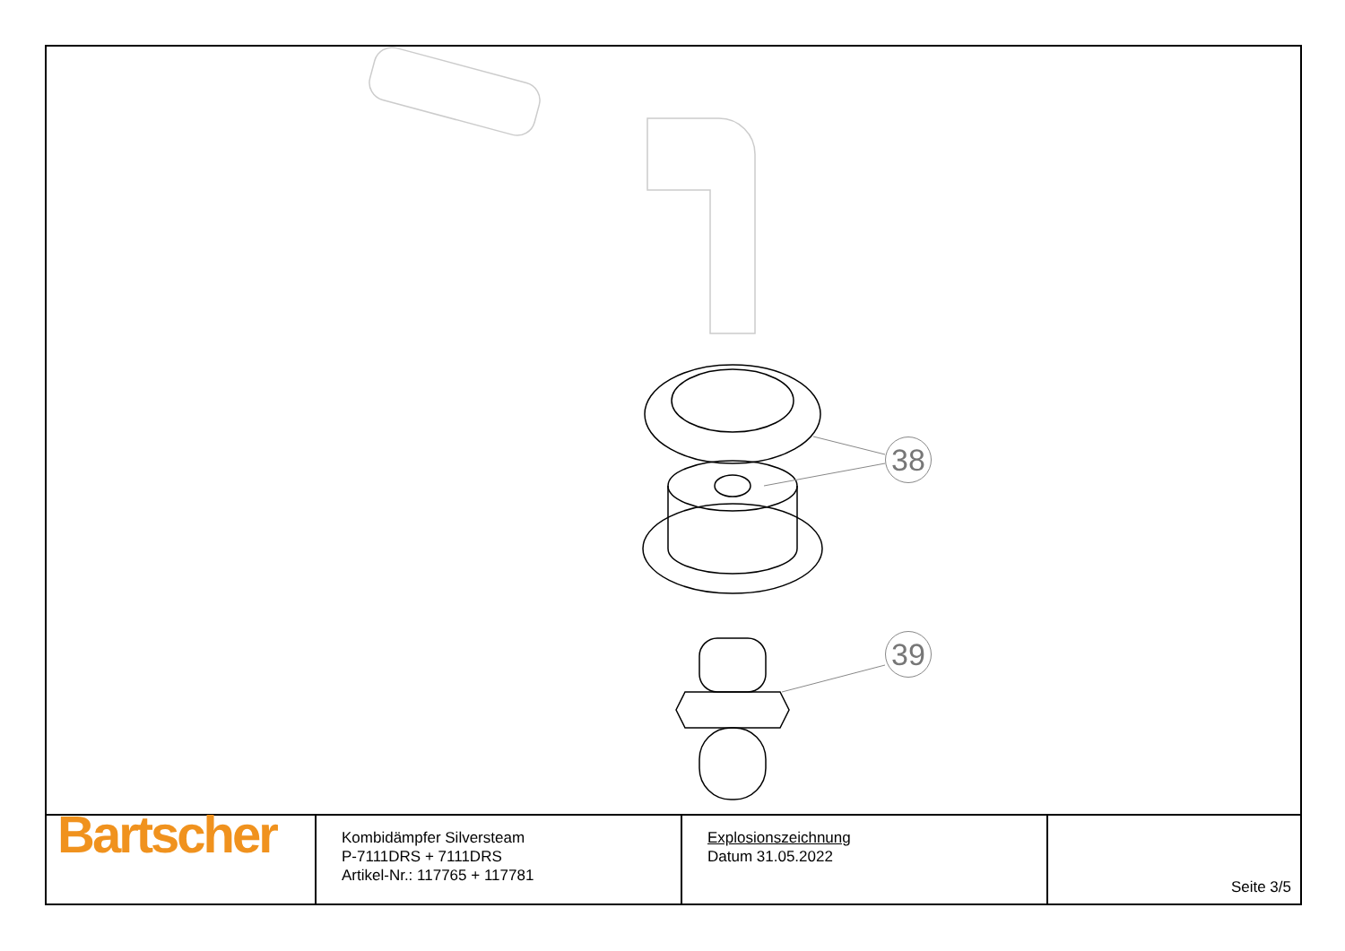38
39
| Bartscher | Kombidämpfer Silversteam P-7111DRS + 7111DRS Artikel-Nr.: 117765 + 117781 | Explosionszeichnung Datum 31.05.2022 | Seite 3/5 |